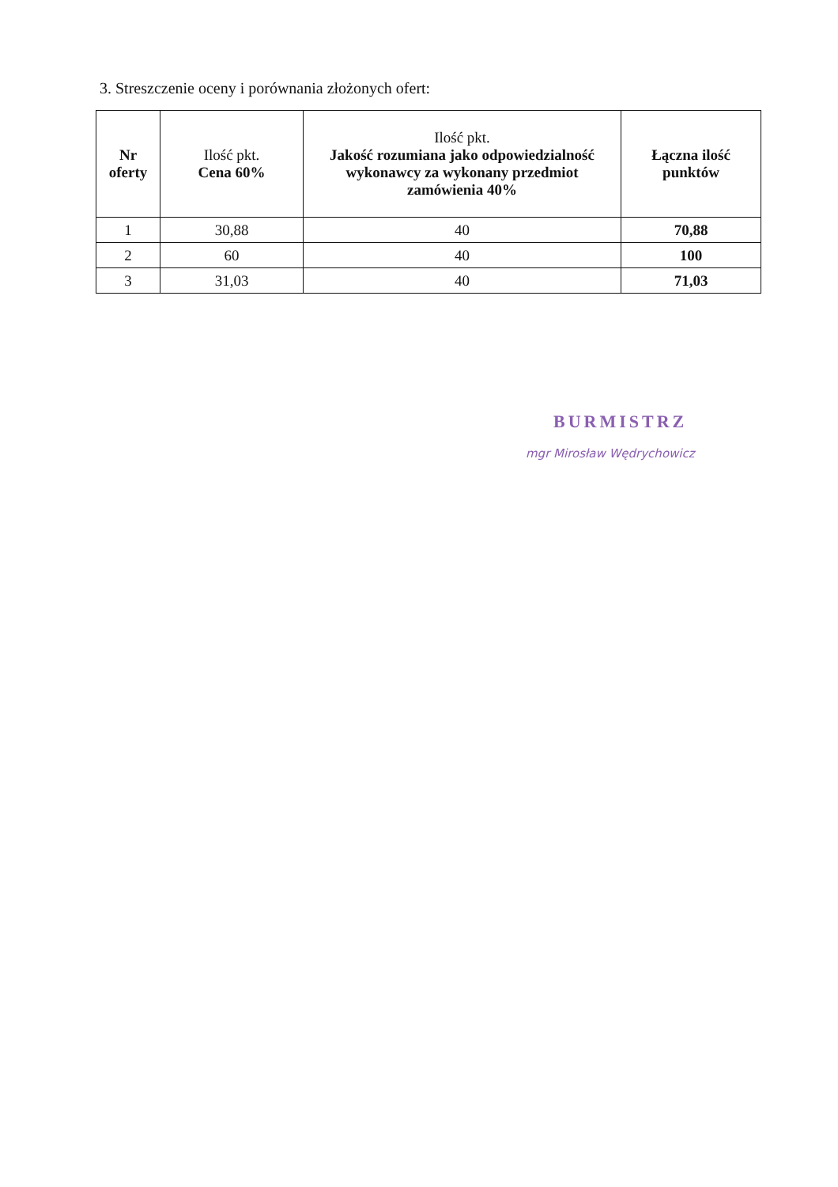3. Streszczenie oceny i porównania złożonych ofert:
| Nr oferty | Ilość pkt. Cena 60% | Ilość pkt. Jakość rozumiana jako odpowiedzialność wykonawcy za wykonany przedmiot zamówienia 40% | Łączna ilość punktów |
| --- | --- | --- | --- |
| 1 | 30,88 | 40 | 70,88 |
| 2 | 60 | 40 | 100 |
| 3 | 31,03 | 40 | 71,03 |
BURMISTRZ
mgr Mirosław Wędrychowicz